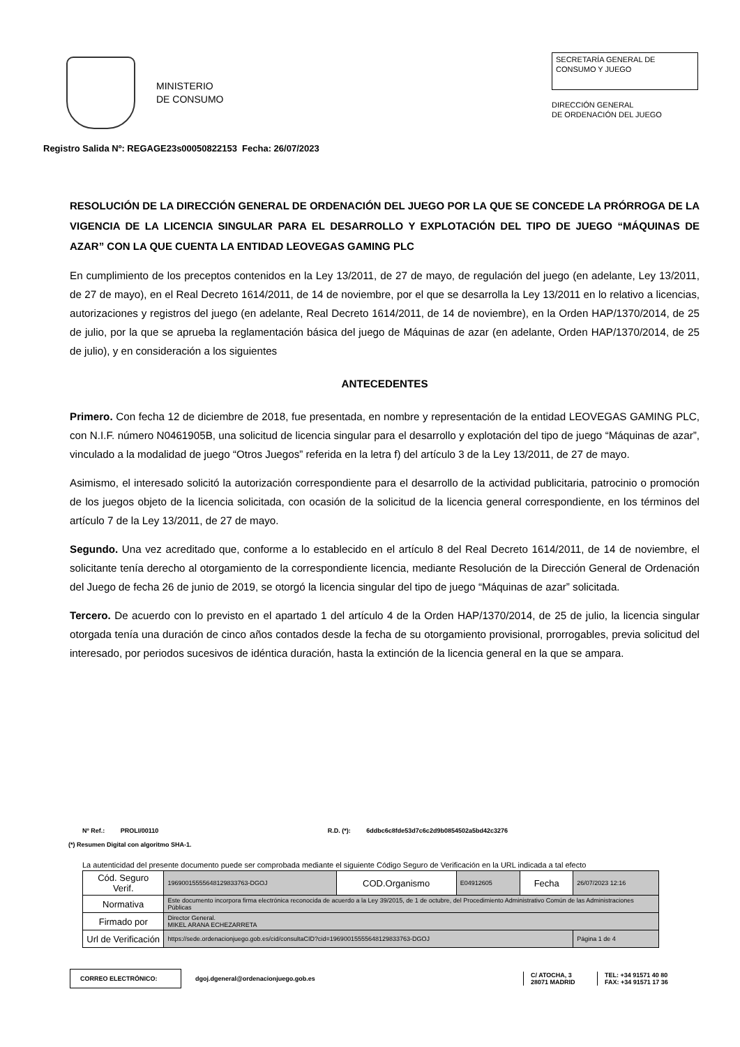MINISTERIO
DE CONSUMO
SECRETARÍA GENERAL DE
CONSUMO Y JUEGO
DIRECCIÓN GENERAL
DE ORDENACIÓN DEL JUEGO
Registro Salida Nº: REGAGE23s00050822153 Fecha: 26/07/2023
RESOLUCIÓN DE LA DIRECCIÓN GENERAL DE ORDENACIÓN DEL JUEGO POR LA QUE SE CONCEDE LA PRÓRROGA DE LA VIGENCIA DE LA LICENCIA SINGULAR PARA EL DESARROLLO Y EXPLOTACIÓN DEL TIPO DE JUEGO “MÁQUINAS DE AZAR” CON LA QUE CUENTA LA ENTIDAD LEOVEGAS GAMING PLC
En cumplimiento de los preceptos contenidos en la Ley 13/2011, de 27 de mayo, de regulación del juego (en adelante, Ley 13/2011, de 27 de mayo), en el Real Decreto 1614/2011, de 14 de noviembre, por el que se desarrolla la Ley 13/2011 en lo relativo a licencias, autorizaciones y registros del juego (en adelante, Real Decreto 1614/2011, de 14 de noviembre), en la Orden HAP/1370/2014, de 25 de julio, por la que se aprueba la reglamentación básica del juego de Máquinas de azar (en adelante, Orden HAP/1370/2014, de 25 de julio), y en consideración a los siguientes
ANTECEDENTES
Primero. Con fecha 12 de diciembre de 2018, fue presentada, en nombre y representación de la entidad LEOVEGAS GAMING PLC, con N.I.F. número N0461905B, una solicitud de licencia singular para el desarrollo y explotación del tipo de juego “Máquinas de azar”, vinculado a la modalidad de juego “Otros Juegos” referida en la letra f) del artículo 3 de la Ley 13/2011, de 27 de mayo.
Asimismo, el interesado solicitó la autorización correspondiente para el desarrollo de la actividad publicitaria, patrocinio o promoción de los juegos objeto de la licencia solicitada, con ocasión de la solicitud de la licencia general correspondiente, en los términos del artículo 7 de la Ley 13/2011, de 27 de mayo.
Segundo. Una vez acreditado que, conforme a lo establecido en el artículo 8 del Real Decreto 1614/2011, de 14 de noviembre, el solicitante tenía derecho al otorgamiento de la correspondiente licencia, mediante Resolución de la Dirección General de Ordenación del Juego de fecha 26 de junio de 2019, se otorgó la licencia singular del tipo de juego “Máquinas de azar” solicitada.
Tercero. De acuerdo con lo previsto en el apartado 1 del artículo 4 de la Orden HAP/1370/2014, de 25 de julio, la licencia singular otorgada tenía una duración de cinco años contados desde la fecha de su otorgamiento provisional, prorrogables, previa solicitud del interesado, por periodos sucesivos de idéntica duración, hasta la extinción de la licencia general en la que se ampara.
Nº Ref.: PROLI/00110 R.D. (*): 6ddbc6c8fde53d7c6c2d9b0854502a5bd42c3276
(*) Resumen Digital con algoritmo SHA-1.
La autenticidad del presente documento puede ser comprobada mediante el siguiente Código Seguro de Verificación en la URL indicada a tal efecto
| Cód. Seguro Verif. | 1969001555564812983376​3-DGOJ | COD.Organismo | E04912605 | Fecha | 26/07/2023 12:16 |
| Normativa | Este documento incorpora firma electrónica reconocida de acuerdo a la Ley 39/2015, de 1 de octubre, del Procedimiento Administrativo Común de las Administraciones Públicas | | | | |
| Firmado por | Director General. MIKEL ARANA ECHEZARRETA | | | | |
| Url de Verificación | https://sede.ordenacionjuego.gob.es/cid/consultaCID?cid=19690015555648129833763-DGOJ | | | | Página 1 de 4 |
CORREO ELECTRÓNICO:
dgoj.dgeneral@ordenacionjuego.gob.es
C/ ATOCHA, 3
28071 MADRID
TEL: +34 91571 40 80
FAX: +34 91571 17 36